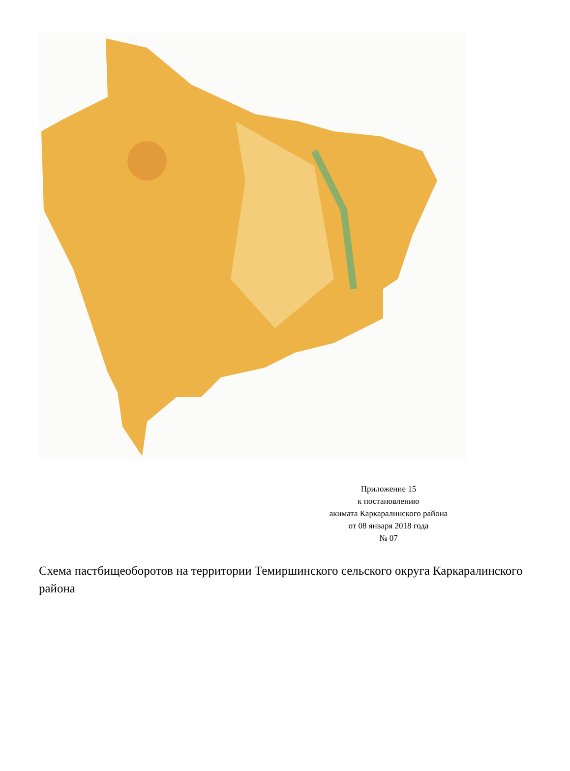Приложение 15
к постановлению
акимата Каркаралинского района
от 08 января 2018 года
№ 07
Схема пастбищеоборотов на территории Темиршинского сельского округа Каркаралинского района